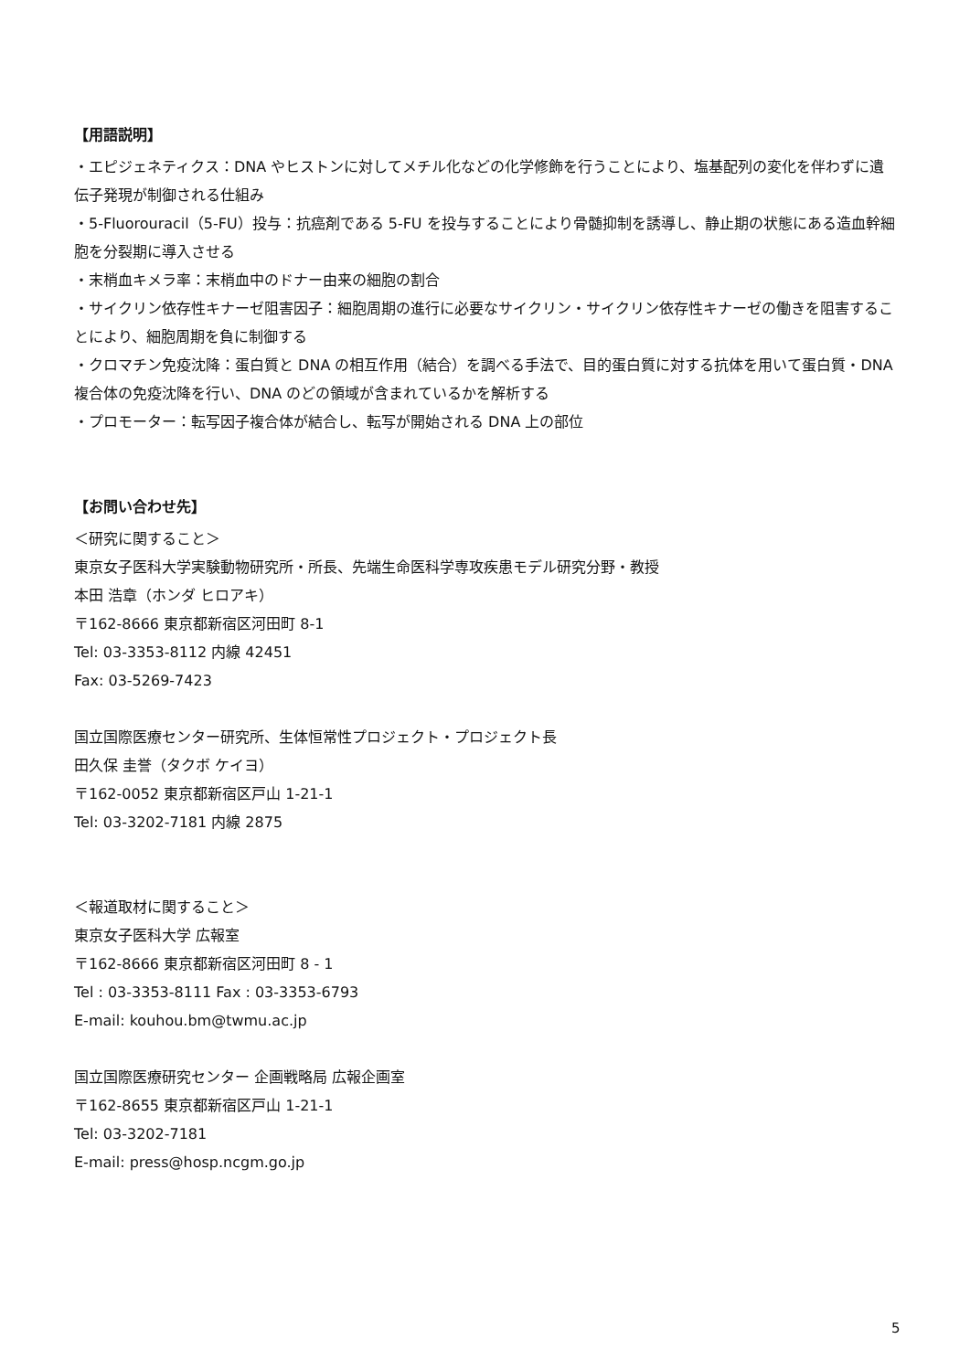【用語説明】
・エピジェネティクス：DNA やヒストンに対してメチル化などの化学修飾を行うことにより、塩基配列の変化を伴わずに遺伝子発現が制御される仕組み
・5-Fluorouracil（5-FU）投与：抗癌剤である 5-FU を投与することにより骨髄抑制を誘導し、静止期の状態にある造血幹細胞を分裂期に導入させる
・末梢血キメラ率：末梢血中のドナー由来の細胞の割合
・サイクリン依存性キナーゼ阻害因子：細胞周期の進行に必要なサイクリン・サイクリン依存性キナーゼの働きを阻害することにより、細胞周期を負に制御する
・クロマチン免疫沈降：蛋白質と DNA の相互作用（結合）を調べる手法で、目的蛋白質に対する抗体を用いて蛋白質・DNA 複合体の免疫沈降を行い、DNA のどの領域が含まれているかを解析する
・プロモーター：転写因子複合体が結合し、転写が開始される DNA 上の部位
【お問い合わせ先】
＜研究に関すること＞
東京女子医科大学実験動物研究所・所長、先端生命医科学専攻疾患モデル研究分野・教授
本田 浩章（ホンダ ヒロアキ）
〒162-8666 東京都新宿区河田町 8-1
Tel: 03-3353-8112 内線 42451
Fax: 03-5269-7423
国立国際医療センター研究所、生体恒常性プロジェクト・プロジェクト長
田久保 圭誉（タクボ ケイヨ）
〒162-0052 東京都新宿区戸山 1-21-1
Tel: 03-3202-7181 内線 2875
＜報道取材に関すること＞
東京女子医科大学 広報室
〒162-8666 東京都新宿区河田町 8 - 1
Tel : 03-3353-8111 Fax : 03-3353-6793
E-mail: kouhou.bm@twmu.ac.jp
国立国際医療研究センター 企画戦略局 広報企画室
〒162-8655 東京都新宿区戸山 1-21-1
Tel: 03-3202-7181
E-mail: press@hosp.ncgm.go.jp
5